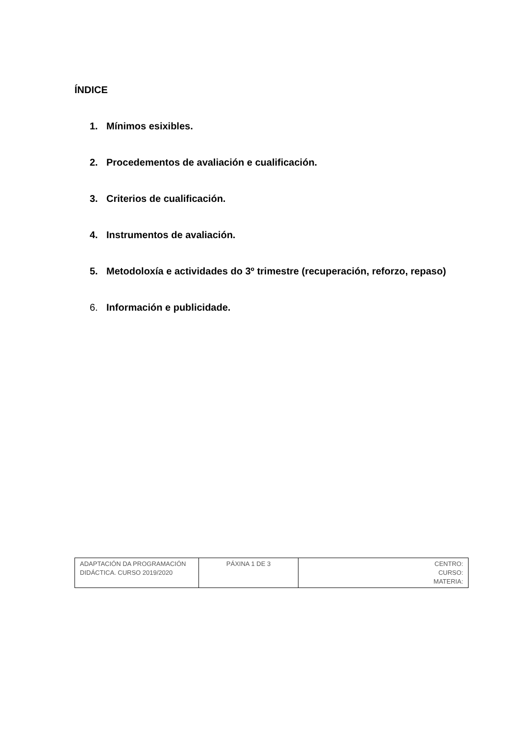ÍNDICE
1. Mínimos esixibles.
2. Procedementos de avaliación e cualificación.
3. Criterios de cualificación.
4. Instrumentos de avaliación.
5. Metodoloxía e actividades do 3º trimestre (recuperación, reforzo, repaso)
6. Información e publicidade.
| ADAPTACIÓN DA PROGRAMACIÓN DIDÁCTICA. CURSO 2019/2020 | PÁXINA 1 DE 3 | CENTRO: CURSO: MATERIA: |